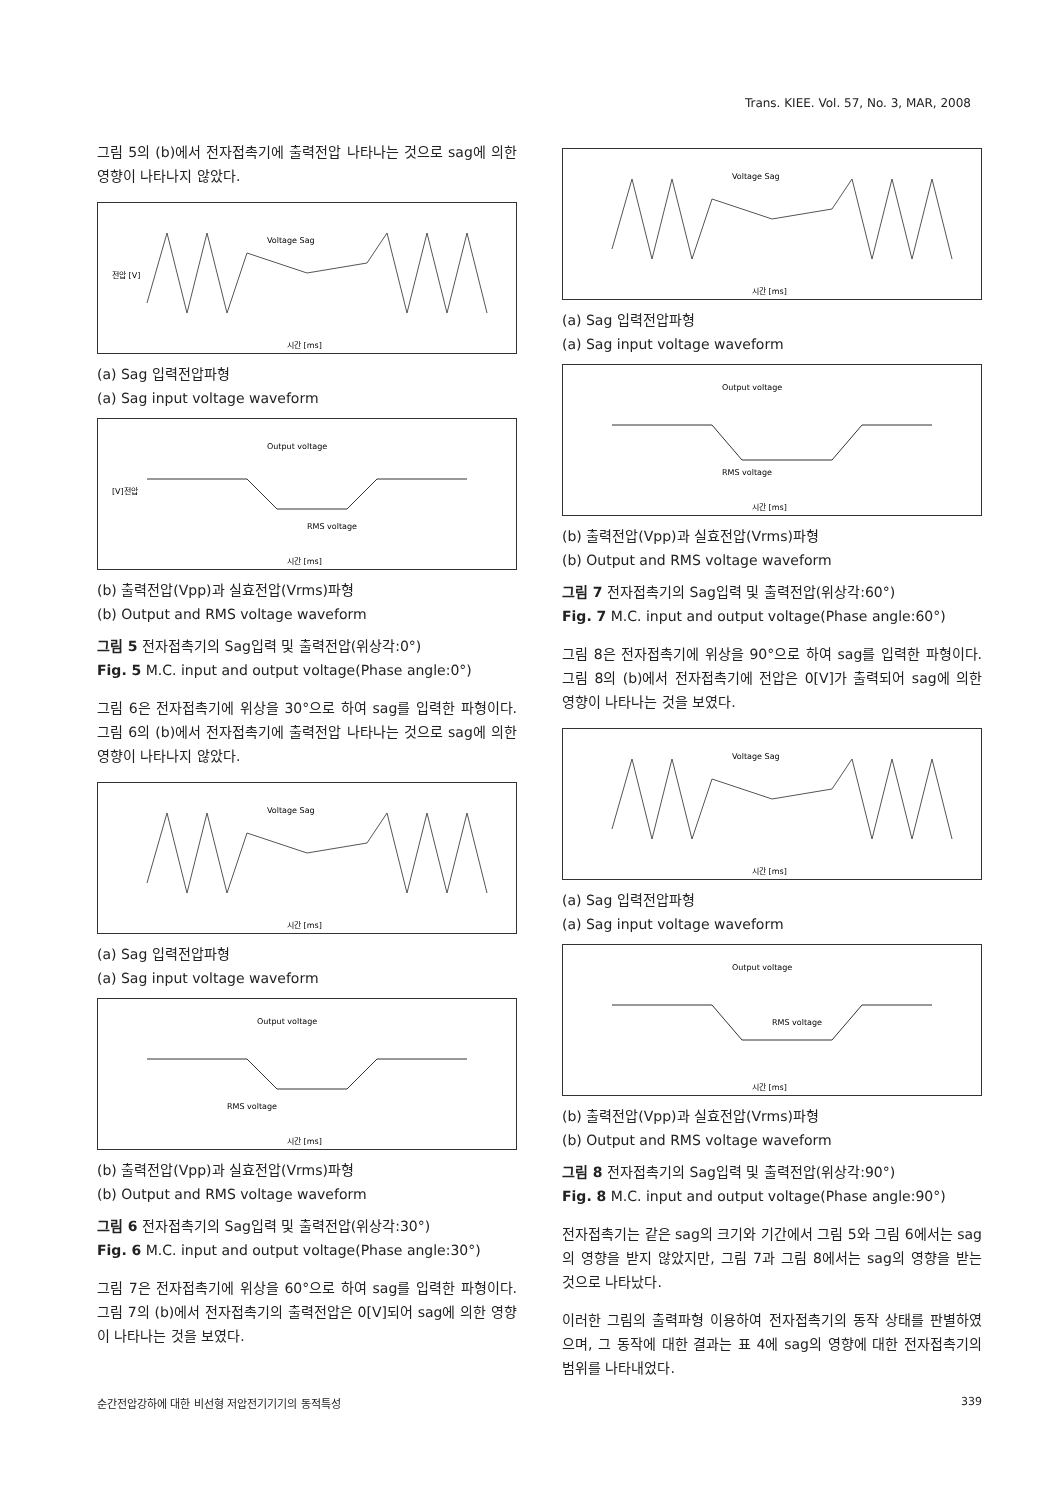Trans. KIEE. Vol. 57, No. 3, MAR, 2008
그림 5의 (b)에서 전자접촉기에 출력전압 나타나는 것으로 sag에 의한 영향이 나타나지 않았다.
전압 [V]
Voltage Sag
시간 [ms]
(a) Sag 입력전압파형
(a) Sag input voltage waveform
[V]전압
Output voltage
RMS voltage
시간 [ms]
(b) 출력전압(Vpp)과 실효전압(Vrms)파형
(b) Output and RMS voltage waveform
그림 5 전자접촉기의 Sag입력 및 출력전압(위상각:0°)
Fig. 5 M.C. input and output voltage(Phase angle:0°)
그림 6은 전자접촉기에 위상을 30°으로 하여 sag를 입력한 파형이다. 그림 6의 (b)에서 전자접촉기에 출력전압 나타나는 것으로 sag에 의한 영향이 나타나지 않았다.
Voltage Sag
시간 [ms]
(a) Sag 입력전압파형
(a) Sag input voltage waveform
Output voltage
RMS voltage
시간 [ms]
(b) 출력전압(Vpp)과 실효전압(Vrms)파형
(b) Output and RMS voltage waveform
그림 6 전자접촉기의 Sag입력 및 출력전압(위상각:30°)
Fig. 6 M.C. input and output voltage(Phase angle:30°)
그림 7은 전자접촉기에 위상을 60°으로 하여 sag를 입력한 파형이다. 그림 7의 (b)에서 전자접촉기의 출력전압은 0[V]되어 sag에 의한 영향이 나타나는 것을 보였다.
Voltage Sag
시간 [ms]
(a) Sag 입력전압파형
(a) Sag input voltage waveform
Output voltage
RMS voltage
시간 [ms]
(b) 출력전압(Vpp)과 실효전압(Vrms)파형
(b) Output and RMS voltage waveform
그림 7 전자접촉기의 Sag입력 및 출력전압(위상각:60°)
Fig. 7 M.C. input and output voltage(Phase angle:60°)
그림 8은 전자접촉기에 위상을 90°으로 하여 sag를 입력한 파형이다. 그림 8의 (b)에서 전자접촉기에 전압은 0[V]가 출력되어 sag에 의한 영향이 나타나는 것을 보였다.
Voltage Sag
시간 [ms]
(a) Sag 입력전압파형
(a) Sag input voltage waveform
Output voltage
RMS voltage
시간 [ms]
(b) 출력전압(Vpp)과 실효전압(Vrms)파형
(b) Output and RMS voltage waveform
그림 8 전자접촉기의 Sag입력 및 출력전압(위상각:90°)
Fig. 8 M.C. input and output voltage(Phase angle:90°)
전자접촉기는 같은 sag의 크기와 기간에서 그림 5와 그림 6에서는 sag의 영향을 받지 않았지만, 그림 7과 그림 8에서는 sag의 영향을 받는 것으로 나타났다.
이러한 그림의 출력파형 이용하여 전자접촉기의 동작 상태를 판별하였으며, 그 동작에 대한 결과는 표 4에 sag의 영향에 대한 전자접촉기의 범위를 나타내었다.
순간전압강하에 대한 비선형 저압전기기기의 동적특성 339